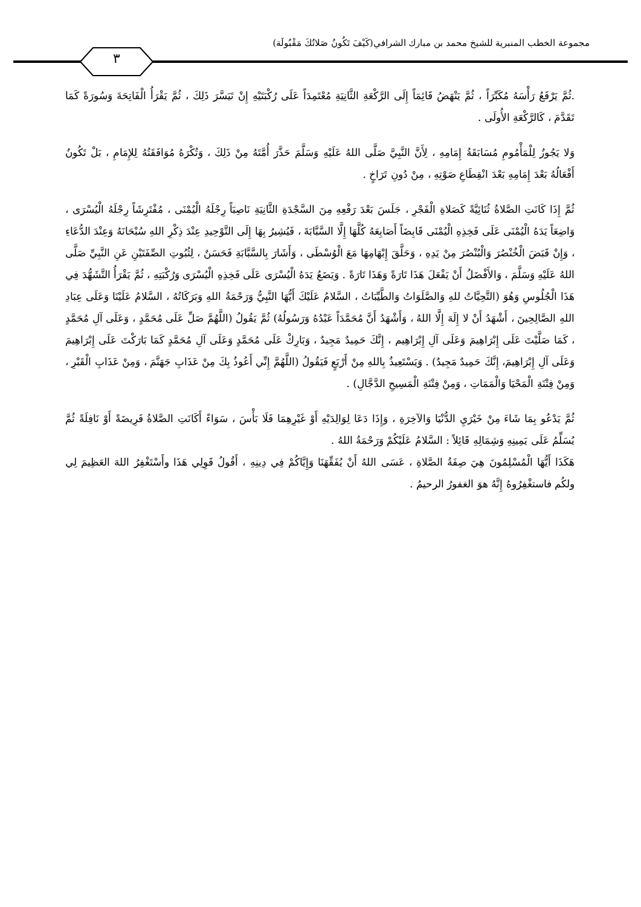مجموعة الخطب المنبرية للشيخ محمد بن مبارك الشرافي(كَيْفَ تَكُونُ صَلاتُكَ مَقْبُولَة)
٣
.ثُمَّ يَرْفَعُ رَأْسَهُ مُكَبِّرَاً ، ثُمَّ يَنْهَضُ قَائِمَاً إِلَى الرَّكْعَةِ الثَّانِيَةِ مُعْتَمِدَاً عَلَى رُكْبَتَيْهِ إِنْ تَيَسَّرَ ذَلِكَ ، ثُمَّ يَقْرَأُ الْفَاتِحَةَ وَسُورَةً كَمَا تَقَدَّمَ ، كَالرَّكْعَةِ الأُولَى .
وَلا يَجُوزُ لِلْمَأْمُومِ مُسَابَقَةُ إِمَامِهِ ، لِأَنَّ النَّبِيَّ صَلَّى اللهُ عَلَيْهِ وَسَلَّمَ حَذَّرَ أُمَّتَهُ مِنْ ذَلِكَ ، وَتُكْرَهُ مُوَافَقَتُهُ لِلإِمَامِ ، بَلْ تَكُونُ أَفْعَالُهُ بَعْدَ إِمَامِهِ بَعْدَ انْقِطَاعِ صَوْتِهِ ، مِنْ دُونِ تَرَاخٍ .
ثُمَّ إِذَا كَانَتِ الصَّلاةُ ثُنَائِيَّةً كَصَلاةِ الْفَجْرِ ، جَلَسَ بَعْدَ رَفْعِهِ مِنَ السَّجْدَةِ الثَّانِيَةِ نَاصِبَاً رِجْلَهُ الْيُمْنَى ، مُفْتَرِشَاً رِجْلَهُ الْيُسْرَى ، وَاضِعَاً يَدَهُ الْيُمْنَى عَلَى فَخِذِهِ الْيُمْنَى قَابِضَاً أَصَابِعَهُ كُلَّهَا إِلَّا السَّبَّابَةَ ، فَيُشِيرُ بِهَا إِلَى التَّوْحِيدِ عِنْدَ ذِكْرِ اللهِ سُبْحَانَهُ وَعِنْدَ الدُّعَاءِ ، وَإِنْ قَبَضَ الْخُنْصُرَ وَالْبُنْصُرَ مِنْ يَدِهِ ، وَحَلَّقَ إِبْهَامِهَا مَعَ الْوُسْطَى ، وَأَشَارَ بِالسَّبَّابَةِ فَحَسَنٌ ، لِثُبُوتِ الصِّفَتَيْنِ عَنِ النَّبِيِّ صَلَّى اللهُ عَلَيْهِ وَسَلَّمَ ، وَالأَفْضَلُ أَنْ يَفْعَلَ هَذَا تَارَةً وَهَذَا تَارَةً . وَيَضَعُ يَدَهُ الْيُسْرَى عَلَى فَخِذِهِ الْيُسْرَى وَرُكْبَتِهِ ، ثُمَّ يَقْرَأُ التَّشَهُّدَ فِي هَذَا الْجُلُوسِ وَهُوَ (التَّحِيَّاتُ للهِ وَالصَّلَوَاتُ وَالطَّيِّبَاتُ ، السَّلامُ عَلَيْكَ أَيُّهَا النَّبِيُّ وَرَحْمَةُ اللهِ وَبَرَكَاتُهُ ، السَّلامُ عَلَيْنَا وَعَلَى عِبَادِ اللهِ الصَّالِحِينَ ، أَشْهَدُ أَنْ لا إِلَهَ إِلَّا اللهُ ، وَأَشْهَدُ أَنَّ مُحَمَّدَاً عَبْدُهُ وَرَسُولُهُ) ثُمَّ يَقُولُ (اللَّهُمَّ صَلِّ عَلَى مُحَمَّدٍ ، وَعَلَى آلِ مُحَمَّدٍ ، كَمَا صَلَّيْتَ عَلَى إِبْرَاهِيمَ وَعَلَى آلِ إِبْرَاهِيم ، إِنَّكَ حَمِيدٌ مَجِيدٌ ، وَبَارِكْ عَلَى مُحَمَّدٍ وَعَلَى آلِ مُحَمَّدٍ كَمَا بَارَكْتَ عَلَى إِبْرَاهِيمَ وَعَلَى آلِ إِبْرَاهِيمَ، إِنَّكَ حَمِيدٌ مَجِيدٌ) . وَيَسْتَعِيذُ بِاللهِ مِنْ أَرْبَعٍ فَيَقُولُ (اللَّهُمَّ إِنِّي أَعُوذُ بِكَ مِنْ عَذَابِ جَهَنَّمَ ، وَمِنْ عَذَابِ الْقَبْرِ ، وَمِنْ فِتْنَةِ الْمَحْيَا وَالْمَمَاتِ ، وَمِنْ فِتْنَةِ الْمَسِيحِ الدَّجَّالِ) .
ثُمَّ يَدْعُو بِمَا شَاءَ مِنْ خَيْرَيِ الدُّنْيَا وَالآخِرَةِ ، وَإِذَا دَعَا لِوَالِدَيْهِ أَوْ غَيْرِهِمَا فَلَا بَأْسَ ، سَوَاءً أَكَانَتِ الصَّلاةُ فَرِيضَةً أَوْ نَافِلَةً ثُمَّ يُسَلِّمُ عَلَى يَمِينِهِ وَشِمَالِهِ قَائِلاً : السَّلامُ عَلَيْكُمْ وَرَحْمَةُ اللهُ .
هَكَذَا أَيُّهَا الْمُسْلِمُونَ هِيَ صِفَةُ الصَّلاةِ ، عَسَى اللهُ أَنْ يُفَقِّهَنَا وَإِيَّاكُمْ فِي دِينِهِ ، أَقُولُ قَوِلِي هَذَا وأَسْتَغْفِرُ اللهَ العَظِيمَ لِي ولكُم فاستغْفِرُوهُ إِنَّهُ هوَ الغفورُ الرحيمُ .